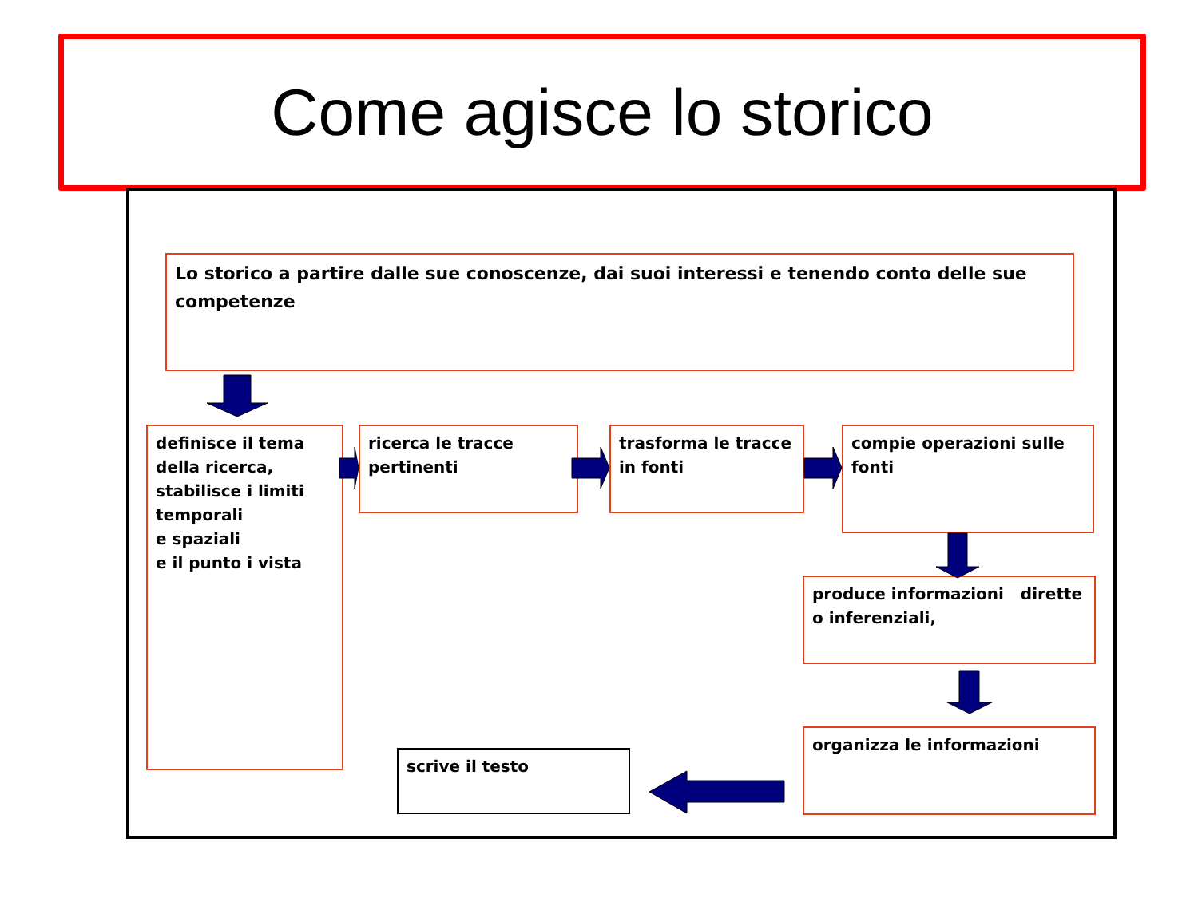Come agisce lo storico
Lo storico a partire dalle sue conoscenze, dai suoi interessi e tenendo conto delle sue competenze
definisce il tema della ricerca, stabilisce i limiti temporali
e spaziali
e il punto i vista
ricerca le tracce pertinenti
trasforma le tracce in fonti
compie operazioni sulle fonti
produce informazioni dirette o inferenziali,
organizza le informazioni
scrive il testo